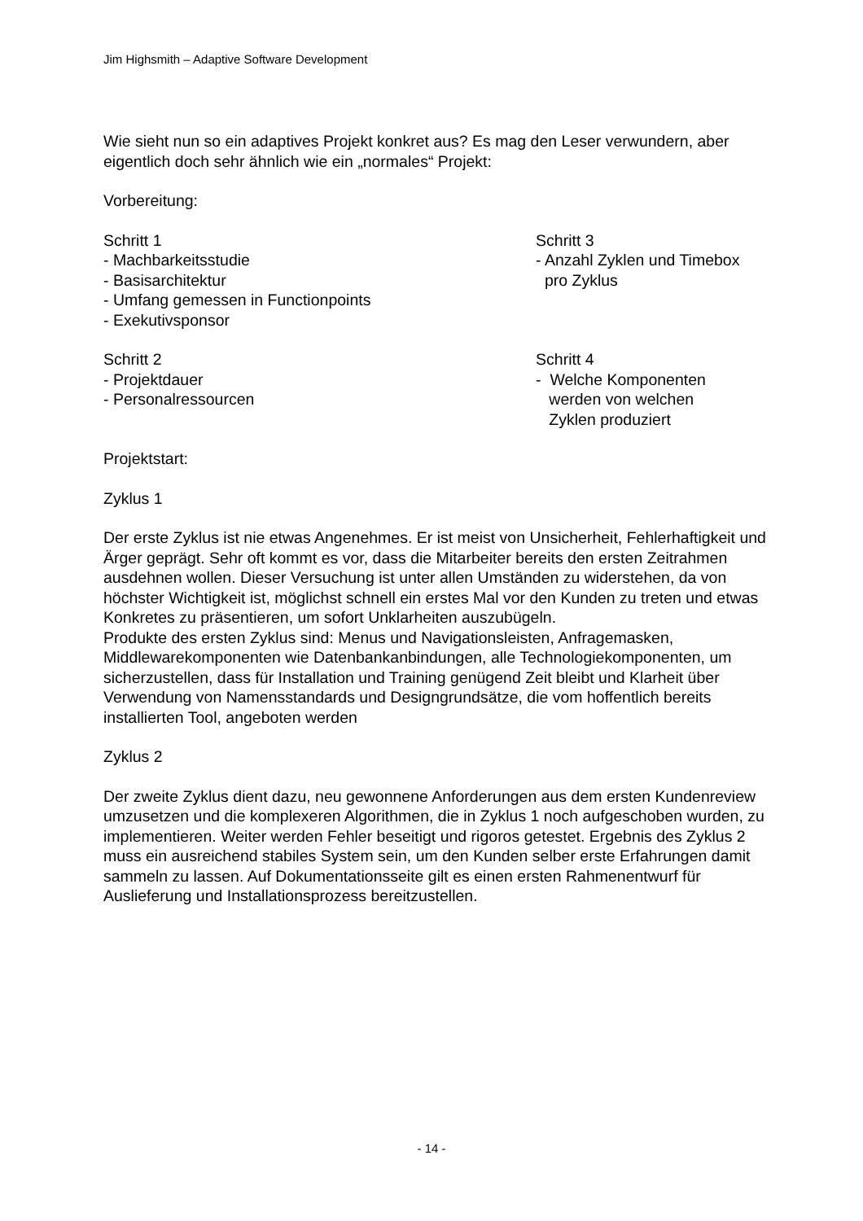Jim Highsmith – Adaptive Software Development
Wie sieht nun so ein adaptives Projekt konkret aus? Es mag den Leser verwundern, aber eigentlich doch sehr ähnlich wie ein „normales“ Projekt:
Vorbereitung:
Schritt 1
- Machbarkeitsstudie
- Basisarchitektur
- Umfang gemessen in Functionpoints
- Exekutivsponsor
Schritt 2
- Projektdauer
- Personalressourcen
Schritt 3
- Anzahl Zyklen und Timebox
pro Zyklus
Schritt 4
- Welche Komponenten
werden von welchen
Zyklen produziert
Projektstart:
Zyklus 1
Der erste Zyklus ist nie etwas Angenehmes. Er ist meist von Unsicherheit, Fehlerhaftigkeit und Ärger geprägt. Sehr oft kommt es vor, dass die Mitarbeiter bereits den ersten Zeitrahmen ausdehnen wollen. Dieser Versuchung ist unter allen Umständen zu widerstehen, da von höchster Wichtigkeit ist, möglichst schnell ein erstes Mal vor den Kunden zu treten und etwas Konkretes zu präsentieren, um sofort Unklarheiten auszubügeln.
Produkte des ersten Zyklus sind: Menus und Navigationsleisten, Anfragemasken, Middlewarekomponenten wie Datenbankanbindungen, alle Technologiekomponenten, um sicherzustellen, dass für Installation und Training genügend Zeit bleibt und Klarheit über Verwendung von Namensstandards und Designgrundsätze, die vom hoffentlich bereits installierten Tool, angeboten werden
Zyklus 2
Der zweite Zyklus dient dazu, neu gewonnene Anforderungen aus dem ersten Kundenreview umzusetzen und die komplexeren Algorithmen, die in Zyklus 1 noch aufgeschoben wurden, zu implementieren. Weiter werden Fehler beseitigt und rigoros getestet. Ergebnis des Zyklus 2 muss ein ausreichend stabiles System sein, um den Kunden selber erste Erfahrungen damit sammeln zu lassen. Auf Dokumentationsseite gilt es einen ersten Rahmenentwurf für Auslieferung und Installationsprozess bereitzustellen.
- 14 -